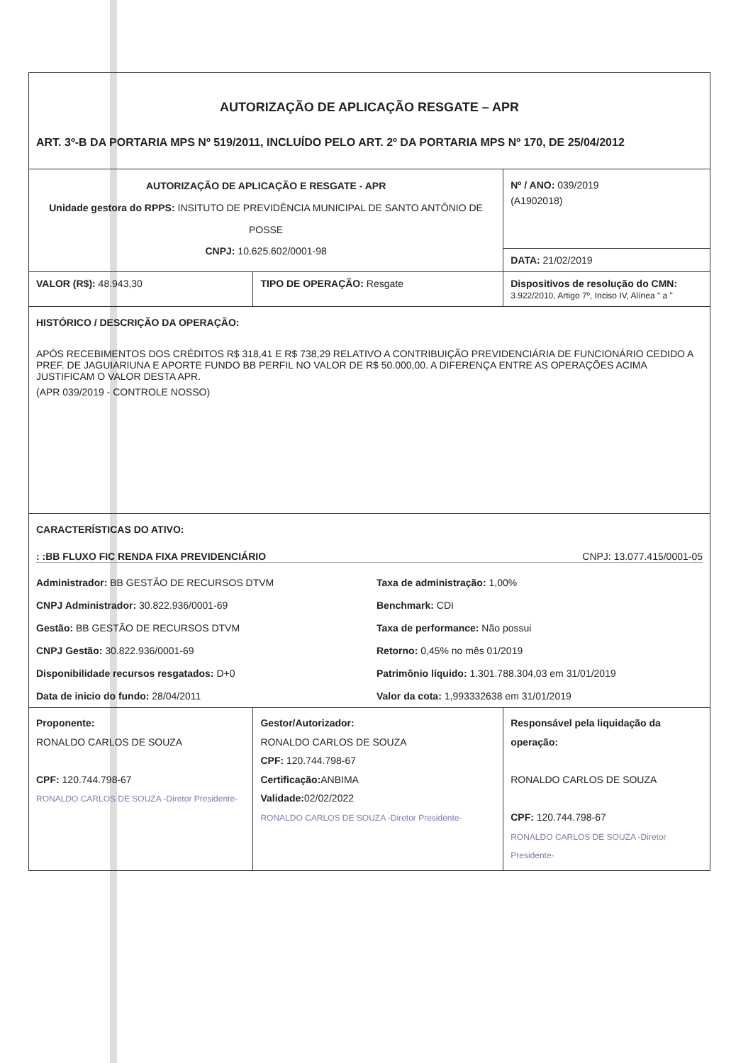| AUTORIZAÇÃO DE APLICAÇÃO RESGATE – APR ART. 3º-B DA PORTARIA MPS Nº 519/2011, INCLUÍDO PELO ART. 2º DA PORTARIA MPS Nº 170, DE 25/04/2012 | | |
| AUTORIZAÇÃO DE APLICAÇÃO E RESGATE - APR Unidade gestora do RPPS: INSITUTO DE PREVIDÊNCIA MUNICIPAL DE SANTO ANTÔNIO DE POSSE CNPJ: 10.625.602/0001-98 | | Nº / ANO: 039/2019 (A1902018) |
| | | DATA: 21/02/2019 |
| VALOR (R$): 48.943,30 | TIPO DE OPERAÇÃO: Resgate | Dispositivos de resolução do CMN: 3.922/2010, Artigo 7º, Inciso IV, Alínea " a " |
| HISTÓRICO / DESCRIÇÃO DA OPERAÇÃO: APÓS RECEBIMENTOS DOS CRÉDITOS R$ 318,41 E R$ 738,29 RELATIVO A CONTRIBUIÇÃO PREVIDENCIÁRIA DE FUNCIONÁRIO CEDIDO A PREF. DE JAGUIARIUNA E APORTE FUNDO BB PERFIL NO VALOR DE R$ 50.000,00. A DIFERENÇA ENTRE AS OPERAÇÕES ACIMA JUSTIFICAM O VALOR DESTA APR. (APR 039/2019 - CONTROLE NOSSO) | | |
| CARACTERÍSTICAS DO ATIVO: : :BB FLUXO FIC RENDA FIXA PREVIDENCIÁRIO CNPJ: 13.077.415/0001-05 Administrador: BB GESTÃO DE RECURSOS DTVM Taxa de administração: 1,00% CNPJ Administrador: 30.822.936/0001-69 Benchmark: CDI Gestão: BB GESTÃO DE RECURSOS DTVM Taxa de performance: Não possui CNPJ Gestão: 30.822.936/0001-69 Retorno: 0,45% no mês 01/2019 Disponibilidade recursos resgatados: D+0 Patrimônio líquido: 1.301.788.304,03 em 31/01/2019 Data de inicio do fundo: 28/04/2011 Valor da cota: 1,993332638 em 31/01/2019 | | |
| Proponente: RONALDO CARLOS DE SOUZA CPF: 120.744.798-67 RONALDO CARLOS DE SOUZA -Diretor Presidente- | Gestor/Autorizador: RONALDO CARLOS DE SOUZA CPF: 120.744.798-67 Certificação: ANBIMA Validade: 02/02/2022 RONALDO CARLOS DE SOUZA -Diretor Presidente- | Responsável pela liquidação da operação: RONALDO CARLOS DE SOUZA CPF: 120.744.798-67 RONALDO CARLOS DE SOUZA -Diretor Presidente- |